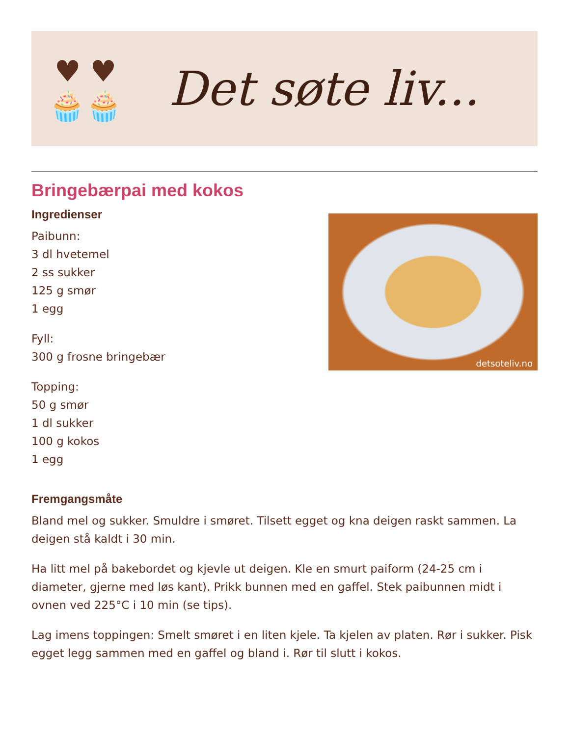♥ ♥
🧁🧁
Det søte liv...
Bringebærpai med kokos
Ingredienser
Paibunn:
3 dl hvetemel
2 ss sukker
125 g smør
1 egg
Fyll:
300 g frosne bringebær
Topping:
50 g smør
1 dl sukker
100 g kokos
1 egg
detsoteliv.no
Fremgangsmåte
Bland mel og sukker. Smuldre i smøret. Tilsett egget og kna deigen raskt sammen. La deigen stå kaldt i 30 min.
Ha litt mel på bakebordet og kjevle ut deigen. Kle en smurt paiform (24-25 cm i diameter, gjerne med løs kant). Prikk bunnen med en gaffel. Stek paibunnen midt i ovnen ved 225°C i 10 min (se tips).
Lag imens toppingen: Smelt smøret i en liten kjele. Ta kjelen av platen. Rør i sukker. Pisk egget legg sammen med en gaffel og bland i. Rør til slutt i kokos.